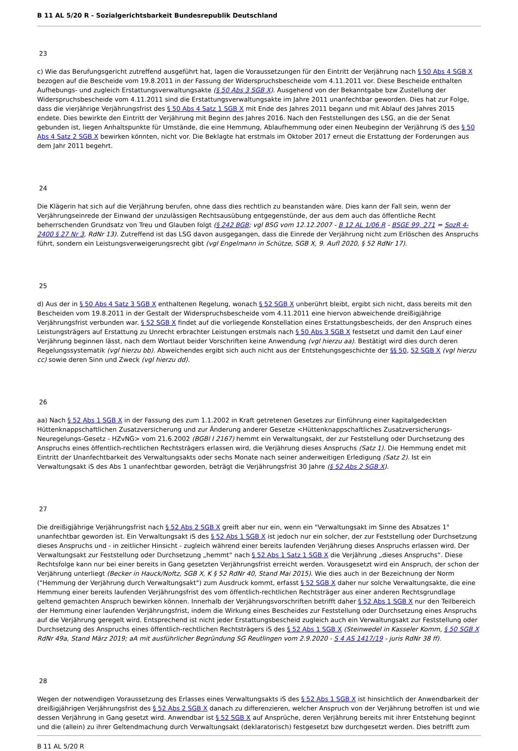B 11 AL 5/20 R - Sozialgerichtsbarkeit Bundesrepublik Deutschland
23
c) Wie das Berufungsgericht zutreffend ausgeführt hat, lagen die Voraussetzungen für den Eintritt der Verjährung nach § 50 Abs 4 SGB X bezogen auf die Bescheide vom 19.8.2011 in der Fassung der Widerspruchsbescheide vom 4.11.2011 vor. Diese Bescheide enthalten Aufhebungs- und zugleich Erstattungsverwaltungsakte (§ 50 Abs 3 SGB X). Ausgehend von der Bekanntgabe bzw Zustellung der Widerspruchsbescheide vom 4.11.2011 sind die Erstattungsverwaltungsakte im Jahre 2011 unanfechtbar geworden. Dies hat zur Folge, dass die vierjährige Verjährungsfrist des § 50 Abs 4 Satz 1 SGB X mit Ende des Jahres 2011 begann und mit Ablauf des Jahres 2015 endete. Dies bewirkte den Eintritt der Verjährung mit Beginn des Jahres 2016. Nach den Feststellungen des LSG, an die der Senat gebunden ist, liegen Anhaltspunkte für Umstände, die eine Hemmung, Ablaufhemmung oder einen Neubeginn der Verjährung iS des § 50 Abs 4 Satz 2 SGB X bewirken könnten, nicht vor. Die Beklagte hat erstmals im Oktober 2017 erneut die Erstattung der Forderungen aus dem Jahr 2011 begehrt.
24
Die Klägerin hat sich auf die Verjährung berufen, ohne dass dies rechtlich zu beanstanden wäre. Dies kann der Fall sein, wenn der Verjährungseinrede der Einwand der unzulässigen Rechtsausübung entgegenstünde, der aus dem auch das öffentliche Recht beherrschenden Grundsatz von Treu und Glauben folgt (§ 242 BGB; vgl BSG vom 12.12.2007 - B 12 AL 1/06 R - BSGE 99, 271 = SozR 4-2400 § 27 Nr 3, RdNr 13). Zutreffend ist das LSG davon ausgegangen, dass die Einrede der Verjährung nicht zum Erlöschen des Anspruchs führt, sondern ein Leistungsverweigerungsrecht gibt (vgl Engelmann in Schütze, SGB X, 9. Aufl 2020, § 52 RdNr 17).
25
d) Aus der in § 50 Abs 4 Satz 3 SGB X enthaltenen Regelung, wonach § 52 SGB X unberührt bleibt, ergibt sich nicht, dass bereits mit den Bescheiden vom 19.8.2011 in der Gestalt der Widerspruchsbescheide vom 4.11.2011 eine hiervon abweichende dreißigjährige Verjährungsfrist verbunden war. § 52 SGB X findet auf die vorliegende Konstellation eines Erstattungsbescheids, der den Anspruch eines Leistungsträgers auf Erstattung zu Unrecht erbrachter Leistungen erstmals nach § 50 Abs 3 SGB X festsetzt und damit den Lauf einer Verjährung beginnen lässt, nach dem Wortlaut beider Vorschriften keine Anwendung (vgl hierzu aa). Bestätigt wird dies durch deren Regelungssystematik (vgl hierzu bb). Abweichendes ergibt sich auch nicht aus der Entstehungsgeschichte der §§ 50, 52 SGB X (vgl hierzu cc) sowie deren Sinn und Zweck (vgl hierzu dd).
26
aa) Nach § 52 Abs 1 SGB X in der Fassung des zum 1.1.2002 in Kraft getretenen Gesetzes zur Einführung einer kapitalgedeckten Hüttenknappschaftlichen Zusatzversicherung und zur Änderung anderer Gesetze <Hüttenknappschaftliches Zusatzversicherungs-Neuregelungs-Gesetz - HZvNG> vom 21.6.2002 (BGBl I 2167) hemmt ein Verwaltungsakt, der zur Feststellung oder Durchsetzung des Anspruchs eines öffentlich-rechtlichen Rechtsträgers erlassen wird, die Verjährung dieses Anspruchs (Satz 1). Die Hemmung endet mit Eintritt der Unanfechtbarkeit des Verwaltungsakts oder sechs Monate nach seiner anderweitigen Erledigung (Satz 2). Ist ein Verwaltungsakt iS des Abs 1 unanfechtbar geworden, beträgt die Verjährungsfrist 30 Jahre (§ 52 Abs 2 SGB X).
27
Die dreißigjährige Verjährungsfrist nach § 52 Abs 2 SGB X greift aber nur ein, wenn ein "Verwaltungsakt im Sinne des Absatzes 1" unanfechtbar geworden ist. Ein Verwaltungsakt iS des § 52 Abs 1 SGB X ist jedoch nur ein solcher, der zur Feststellung oder Durchsetzung dieses Anspruchs und - in zeitlicher Hinsicht - zugleich während einer bereits laufenden Verjährung dieses Anspruchs erlassen wird. Der Verwaltungsakt zur Feststellung oder Durchsetzung „hemmt“ nach § 52 Abs 1 Satz 1 SGB X die Verjährung „dieses Anspruchs“. Diese Rechtsfolge kann nur bei einer bereits in Gang gesetzten Verjährungsfrist erreicht werden. Vorausgesetzt wird ein Anspruch, der schon der Verjährung unterliegt (Becker in Hauck/Noftz, SGB X, K § 52 RdNr 40, Stand Mai 2015). Wie dies auch in der Bezeichnung der Norm ("Hemmung der Verjährung durch Verwaltungsakt") zum Ausdruck kommt, erfasst § 52 SGB X daher nur solche Verwaltungsakte, die eine Hemmung einer bereits laufenden Verjährungsfrist des vom öffentlich-rechtlichen Rechtsträger aus einer anderen Rechtsgrundlage geltend gemachten Anspruch bewirken können. Innerhalb der Verjährungsvorschriften betrifft daher § 52 Abs 1 SGB X nur den Teilbereich der Hemmung einer laufenden Verjährungsfrist, indem die Wirkung eines Bescheides zur Feststellung oder Durchsetzung eines Anspruchs auf die Verjährung geregelt wird. Entsprechend ist nicht jeder Erstattungsbescheid zugleich auch ein Verwaltungsakt zur Feststellung oder Durchsetzung des Anspruchs eines öffentlich-rechtlichen Rechtsträgers iS des § 52 Abs 1 SGB X (Steinwedel in Kasseler Komm, § 50 SGB X RdNr 49a, Stand März 2019; aA mit ausführlicher Begründung SG Reutlingen vom 2.9.2020 - S 4 AS 1417/19 - juris RdNr 38 ff).
28
Wegen der notwendigen Voraussetzung des Erlasses eines Verwaltungsakts iS des § 52 Abs 1 SGB X ist hinsichtlich der Anwendbarkeit der dreißigjährigen Verjährungsfrist des § 52 Abs 2 SGB X danach zu differenzieren, welcher Anspruch von der Verjährung betroffen ist und wie dessen Verjährung in Gang gesetzt wird. Anwendbar ist § 52 SGB X auf Ansprüche, deren Verjährung bereits mit ihrer Entstehung beginnt und die (allein) zu ihrer Geltendmachung durch Verwaltungsakt (deklaratorisch) festgesetzt bzw durchgesetzt werden. Dies betrifft zum
B 11 AL 5/20 R